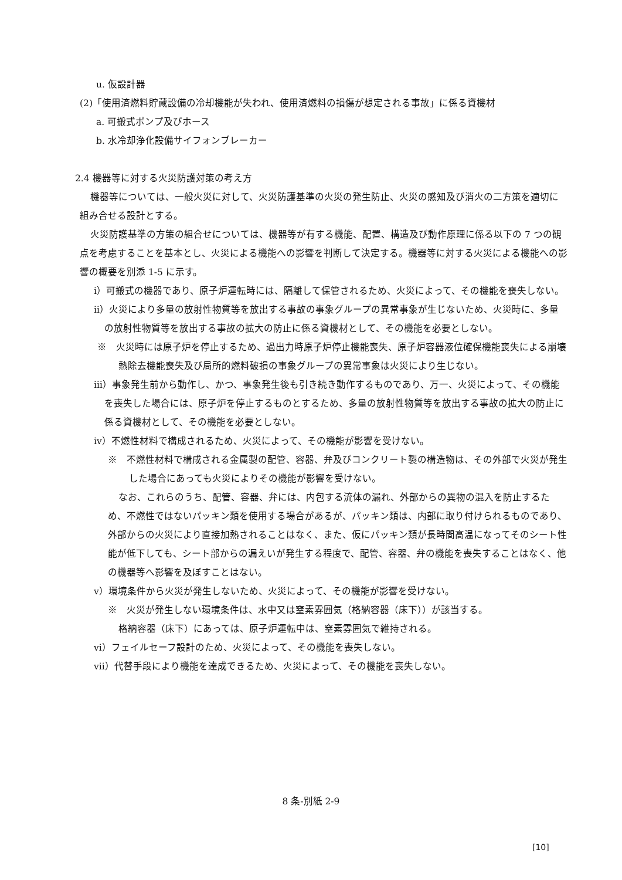u. 仮設計器
(2)「使用済燃料貯蔵設備の冷却機能が失われ、使用済燃料の損傷が想定される事故」に係る資機材
a. 可搬式ポンプ及びホース
b. 水冷却浄化設備サイフォンブレーカー
2.4 機器等に対する火災防護対策の考え方
機器等については、一般火災に対して、火災防護基準の火災の発生防止、火災の感知及び消火の二方策を適切に組み合せる設計とする。
火災防護基準の方策の組合せについては、機器等が有する機能、配置、構造及び動作原理に係る以下の 7 つの観点を考慮することを基本とし、火災による機能への影響を判断して決定する。機器等に対する火災による機能への影響の概要を別添 1-5 に示す。
ⅰ）可搬式の機器であり、原子炉運転時には、隔離して保管されるため、火災によって、その機能を喪失しない。
ⅱ）火災により多量の放射性物質等を放出する事故の事象グループの異常事象が生じないため、火災時に、多量の放射性物質等を放出する事故の拡大の防止に係る資機材として、その機能を必要としない。
※　火災時には原子炉を停止するため、過出力時原子炉停止機能喪失、原子炉容器液位確保機能喪失による崩壊熱除去機能喪失及び局所的燃料破損の事象グループの異常事象は火災により生じない。
ⅲ）事象発生前から動作し、かつ、事象発生後も引き続き動作するものであり、万一、火災によって、その機能を喪失した場合には、原子炉を停止するものとするため、多量の放射性物質等を放出する事故の拡大の防止に係る資機材として、その機能を必要としない。
ⅳ）不燃性材料で構成されるため、火災によって、その機能が影響を受けない。
※　不燃性材料で構成される金属製の配管、容器、弁及びコンクリート製の構造物は、その外部で火災が発生した場合にあっても火災によりその機能が影響を受けない。
なお、これらのうち、配管、容器、弁には、内包する流体の漏れ、外部からの異物の混入を防止するため、不燃性ではないパッキン類を使用する場合があるが、パッキン類は、内部に取り付けられるものであり、外部からの火災により直接加熱されることはなく、また、仮にパッキン類が長時間高温になってそのシート性能が低下しても、シート部からの漏えいが発生する程度で、配管、容器、弁の機能を喪失することはなく、他の機器等へ影響を及ぼすことはない。
ⅴ）環境条件から火災が発生しないため、火災によって、その機能が影響を受けない。
※　火災が発生しない環境条件は、水中又は窒素雰囲気（格納容器（床下））が該当する。
格納容器（床下）にあっては、原子炉運転中は、窒素雰囲気で維持される。
ⅵ）フェイルセーフ設計のため、火災によって、その機能を喪失しない。
ⅶ）代替手段により機能を達成できるため、火災によって、その機能を喪失しない。
8 条-別紙 2-9
[10]